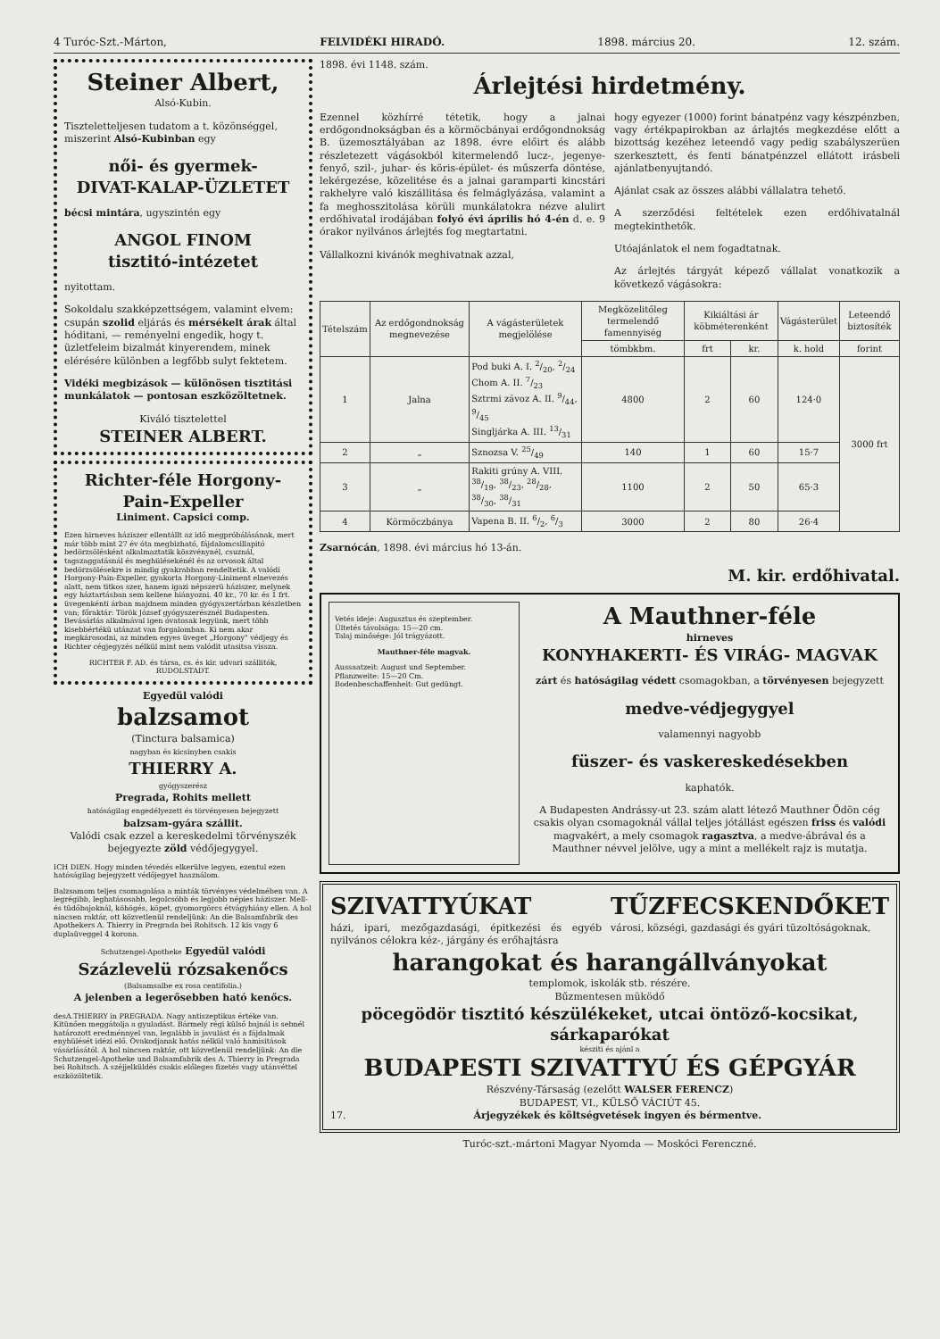4 Turóc-Szt.-Márton, FELVIDÉKI HIRADÓ. 1898. március 20. 12. szám.
Steiner Albert,
Alsó-Kubin.
Tiszteletteljesen tudatom a t. közönséggel, miszerint Alsó-Kubinban egy
női- és gyermek-
DIVAT-KALAP-ÜZLETET
bécsi mintára, ugyszintén egy
ANGOL FINOM
tisztitó-intézetet
nyitottam.
Sokoldalu szakképzettségem, valamint elvem: csupán szolid eljárás és mérsékelt árak által hóditani, — reményelni engedik, hogy t. üzletfeleim bizalmát kinyerendem, minek elérésére különben a legfőbb sulyt fektetem.
Vidéki megbizások — különösen tisztitási munkálatok — pontosan eszközöltetnek.
Kiváló tisztelettel
STEINER ALBERT.
Richter-féle Horgony-Pain-Expeller
Liniment. Capsici comp.
Ezen hirneves háziszer ellentállt az idő megpróbálásának, mert már több mint 27 év óta megbizható, fájdalomcsillapitó bedörzsölésként alkalmaztatik köszvénynél, csuznál, tagszaggatásnál és meghülésekénél és az orvosok által bedörzsölésekre is mindig gyakrabban rendeltetik. A valódi Horgony-Pain-Expeller, gyakorta Horgony-Liniment elnevezés alatt, nem titkos szer, hanem igazi népszerü háziszer, melynek egy háztartásban sem kellene hiányozni. 40 kr., 70 kr. és 1 frt. üvegenkénti árban majdnem minden gyógyszertárban készletben van; főraktár: Török József gyógyszerésznél Budapesten. Bevásárlás alkalmával igen óvatosak legyünk, mert több kisebbértékü utánzat van forgalomban. Ki nem akar megkárosodni, az minden egyes üveget „Horgony" védjegy és Richter cégjegyzés nélkül mint nem valódit utasitsa vissza.
RICHTER F. AD. és társa, cs. és kir. udvari szállitók, RUDOLSTADT.
Egyedül valódi
balzsamot
(Tinctura balsamica)
nagyban és kicsinyben csakis
THIERRY A.
gyógyszerész
Pregrada, Rohits mellett
hatóságilag engedélyezett és törvényesen bejegyzett
balzsam-gyára szállit.
Valódi csak ezzel a kereskedelmi törvényszék bejegyezte zöld védőjegygyel.
ICH DIEN. Hogy minden tévedés elkerülve legyen, ezentul ezen hatóságilag bejegyzett védőjegyet használom.
Balzsamom teljes csomagolása a minták törvényes védelmében van. A legrégibb, leghatásosabb, legolcsóbb és legjobb népies háziszer. Mell- és tüdőbajoknál, köhögés, köpet, gyomorgörcs étvágyhiány ellen. A hol nincsen raktár, ott közvetlenül rendeljünk: An die Balsamfabrik des Apothekers A. Thierry in Pregrada bei Rohitsch. 12 kis vagy 6 duplaüveggel 4 korona.
Schutzengel-Apotheke Egyedül valódi
Százlevelü rózsakenőcs
(Balsamsalbe ex rosa centifolia.)
A jelenben a legerősebben ható kenőcs.
desA.THIERRY in PREGRADA. Nagy antiszeptikus értéke van. Kitünően meggátolja a gyuladást. Bármely régi külső bajnál is sebnél határozott eredménnyel van, legalább is javulást és a fájdalmak enyhülését idézi elő. Óvakodjanak hatás nélkül való hamisitások vásárlásától. A hol nincsen raktár, ott közvetlenül rendeljünk: An die Schutzengel-Apotheke und Balsamfabrik des A. Thierry in Pregrada bei Rohitsch. A széjjelküldés csakis előleges fizetés vagy utánvéttel eszközöltetik.
1898. évi 1148. szám.
Árlejtési hirdetmény.
Ezennel közhírré tétetik, hogy a jalnai erdőgondnokságban és a körmöcbányai erdőgondnokság B. üzemosztályában az 1898. évre előirt és alább részletezett vágásokból kitermelendő lucz-, jegenye-fenyő, szil-, juhar- és köris-épület- és műszerfa döntése, lekérgezése, közelitése és a jalnai garamparti kincstári rakhelyre való kiszállitása és felmáglyázása, valamint a fa meghosszitolása körüli munkálatokra nézve alulirt erdőhivatal irodájában folyó évi április hó 4-én d. e. 9 órakor nyilvános árlejtés fog megtartatni.
Vállalkozni kivánók meghivatnak azzal,
hogy egyezer (1000) forint bánatpénz vagy készpénzben, vagy értékpapirokban az árlajtés megkezdése előtt a bizottság kezéhez leteendő vagy pedig szabályszerüen szerkesztett, és fenti bánatpénzzel ellátott irásbeli ajánlatbenyujtandó.
Ajánlat csak az összes alábbi vállalatra tehető.
A szerződési feltételek ezen erdőhivatalnál megtekinthetők.
Utóajánlatok el nem fogadtatnak.
Az árlejtés tárgyát képező vállalat vonatkozik a következő vágásokra:
| Tételszám | Az erdőgondnokság megnevezése | A vágásterületek megjelölése | Megközelitőleg termelendő famennyiség | Kikiáltási ár köbméterenként | | Vágásterület | Leteendő biztosíték |
| --- | --- | --- | --- | --- | --- | --- | --- |
| | | | tömbkbm. | frt | kr. | k. hold | forint |
| 1 | Jalna | Pod buki A. I. 2/20, 2/24 Chom A. II. 7/23 Sztrmi závoz A. II. 9/44, 9/45 Singljárka A. III. 13/31 | 4800 | 2 | 60 | 124·0 | 3000 frt |
| 2 | „ | Sznozsa V. 25/49 | 140 | 1 | 60 | 15·7 | |
| 3 | „ | Rakiti grúny A. VIII. 38/19, 38/23, 28/28, 38/30, 38/31 | 1100 | 2 | 50 | 65·3 | |
| 4 | Körmöczbánya | Vapena B. II. 6/2, 6/3 | 3000 | 2 | 80 | 26·4 | |
Zsarnócán, 1898. évi március hó 13-án.
M. kir. erdőhivatal.
Vetés ideje: Augusztus és szeptember.
Ültetés távolsága: 15—20 cm.
Talaj minősége: Jól trágyázott.
Mauthner-féle magvak.
Aussaatzeit: August und September.
Pflanzweite: 15—20 Cm.
Bodenbeschaffenheit: Gut gedüngt.
A Mauthner-féle
hirneves
KONYHAKERTI- ÉS VIRÁG- MAGVAK
zárt és hatóságilag védett csomagokban, a törvényesen bejegyzett
medve-védjegygyel
valamennyi nagyobb
füszer- és vaskereskedésekben
kaphatók.
A Budapesten Andrássy-ut 23. szám alatt létező Mauthner Ödön cég csakis olyan csomagoknál vállal teljes jótállást egészen friss és valódi magvakért, a mely csomagok ragasztva, a medve-ábrával és a Mauthner névvel jelölve, ugy a mint a mellékelt rajz is mutatja.
SZIVATTYÚKAT
házi, ipari, mezőgazdasági, épitkezési és egyéb nyilvános célokra kéz-, járgány és erőhajtásra
TŰZFECSKENDŐKET
városi, községi, gazdasági és gyári tüzoltóságoknak,
harangokat és harangállványokat
templomok, iskolák stb. részére.
Bűzmentesen müködő
pöcegödör tisztitó készülékeket, utcai öntöző-kocsikat, sárkaparókat
késziti és ajánl a
BUDAPESTI SZIVATTYÚ ÉS GÉPGYÁR
Részvény-Társaság (ezelőtt WALSER FERENCZ)
BUDAPEST, VI., KÜLSŐ VÁCIÚT 45.
17. Árjegyzékek és költségvetések ingyen és bérmentve.
Turóc-szt.-mártoni Magyar Nyomda — Moskóci Ferenczné.